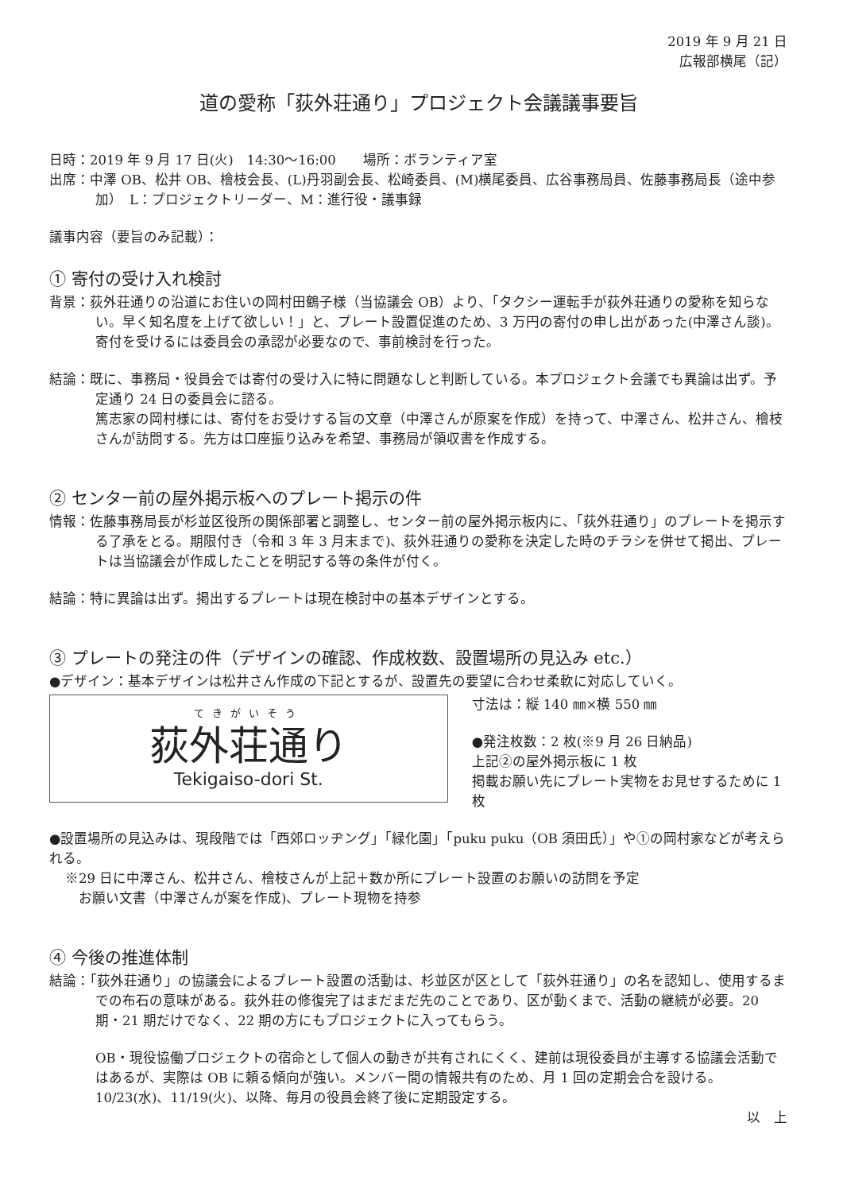2019 年 9 月 21 日
広報部横尾（記）
道の愛称「荻外荘通り」プロジェクト会議議事要旨
日時：2019 年 9 月 17 日(火)　14:30〜16:00　　場所：ボランティア室
出席：中澤 OB、松井 OB、檜枝会長、(L)丹羽副会長、松崎委員、(M)横尾委員、広谷事務局員、佐藤事務局長（途中参加）　L：プロジェクトリーダー、M：進行役・議事録
議事内容（要旨のみ記載）：
① 寄付の受け入れ検討
背景：荻外荘通りの沿道にお住いの岡村田鶴子様（当協議会 OB）より、「タクシー運転手が荻外荘通りの愛称を知らない。早く知名度を上げて欲しい！」と、プレート設置促進のため、3 万円の寄付の申し出があった(中澤さん談)。寄付を受けるには委員会の承認が必要なので、事前検討を行った。
結論：既に、事務局・役員会では寄付の受け入に特に問題なしと判断している。本プロジェクト会議でも異論は出ず。予定通り 24 日の委員会に諮る。
篤志家の岡村様には、寄付をお受けする旨の文章（中澤さんが原案を作成）を持って、中澤さん、松井さん、檜枝さんが訪問する。先方は口座振り込みを希望、事務局が領収書を作成する。
② センター前の屋外掲示板へのプレート掲示の件
情報：佐藤事務局長が杉並区役所の関係部署と調整し、センター前の屋外掲示板内に、「荻外荘通り」のプレートを掲示する了承をとる。期限付き（令和 3 年 3 月末まで)、荻外荘通りの愛称を決定した時のチラシを併せて掲出、プレートは当協議会が作成したことを明記する等の条件が付く。
結論：特に異論は出ず。掲出するプレートは現在検討中の基本デザインとする。
③ プレートの発注の件（デザインの確認、作成枚数、設置場所の見込み etc.）
●デザイン：基本デザインは松井さん作成の下記とするが、設置先の要望に合わせ柔軟に対応していく。
てきがいそう
荻外荘通り
Tekigaiso-dori St.
寸法は：縦 140 ㎜×横 550 ㎜
●発注枚数：2 枚(※9 月 26 日納品)
上記②の屋外掲示板に 1 枚
掲載お願い先にプレート実物をお見せするために 1 枚
●設置場所の見込みは、現段階では「西郊ロッヂング」「緑化園」「puku puku（OB 須田氏）」や①の岡村家などが考えられる。
※29 日に中澤さん、松井さん、檜枝さんが上記＋数か所にプレート設置のお願いの訪問を予定
　お願い文書（中澤さんが案を作成)、プレート現物を持参
④ 今後の推進体制
結論：「荻外荘通り」の協議会によるプレート設置の活動は、杉並区が区として「荻外荘通り」の名を認知し、使用するまでの布石の意味がある。荻外荘の修復完了はまだまだ先のことであり、区が動くまで、活動の継続が必要。20 期・21 期だけでなく、22 期の方にもプロジェクトに入ってもらう。
OB・現役協働プロジェクトの宿命として個人の動きが共有されにくく、建前は現役委員が主導する協議会活動ではあるが、実際は OB に頼る傾向が強い。メンバー間の情報共有のため、月 1 回の定期会合を設ける。10/23(水)、11/19(火)、以降、毎月の役員会終了後に定期設定する。
以　上